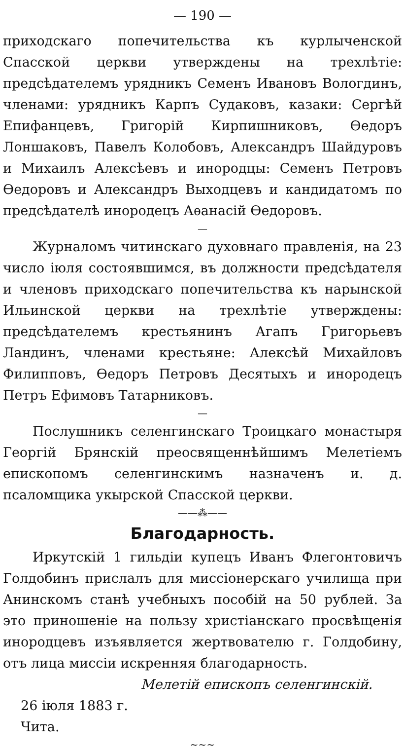— 190 —
приходскаго попечительства къ курлыченской Спасской церкви утверждены на трехлѣтіе: предсѣдателемъ урядникъ Семенъ Ивановъ Вологдинъ, членами: урядникъ Карпъ Судаковъ, казаки: Сергѣй Епифанцевъ, Григорій Кирпишниковъ, Ѳедоръ Лоншаковъ, Павелъ Колобовъ, Александръ Шайдуровъ и Михаилъ Алексѣевъ и инородцы: Семенъ Петровъ Ѳедоровъ и Александръ Выходцевъ и кандидатомъ по предсѣдателѣ инородецъ Аѳанасій Ѳедоровъ.
—
Журналомъ читинскаго духовнаго правленія, на 23 число іюля состоявшимся, въ должности предсѣдателя и членовъ приходскаго попечительства къ нарынской Ильинской церкви на трехлѣтіе утверждены: предсѣдателемъ крестьянинъ Агапъ Григорьевъ Ландинъ, членами крестьяне: Алексѣй Михайловъ Филипповъ, Ѳедоръ Петровъ Десятыхъ и инородецъ Петръ Ефимовъ Татарниковъ.
—
Послушникъ селенгинскаго Троицкаго монастыря Георгій Брянскій преосвященнѣйшимъ Мелетіемъ епископомъ селенгинскимъ назначенъ и. д. псаломщика укырской Спасской церкви.
——⁂——
Благодарность.
Иркутскій 1 гильдіи купецъ Иванъ Флегонтовичъ Голдобинъ прислалъ для миссіонерскаго училища при Анинскомъ станѣ учебныхъ пособій на 50 рублей. За это приношеніе на пользу христіанскаго просвѣщенія инородцевъ изъявляется жертвователю г. Голдобину, отъ лица миссіи искренняя благодарность.
Мелетій епископъ селенгинскій.
26 іюля 1883 г.
Чита.
~~~